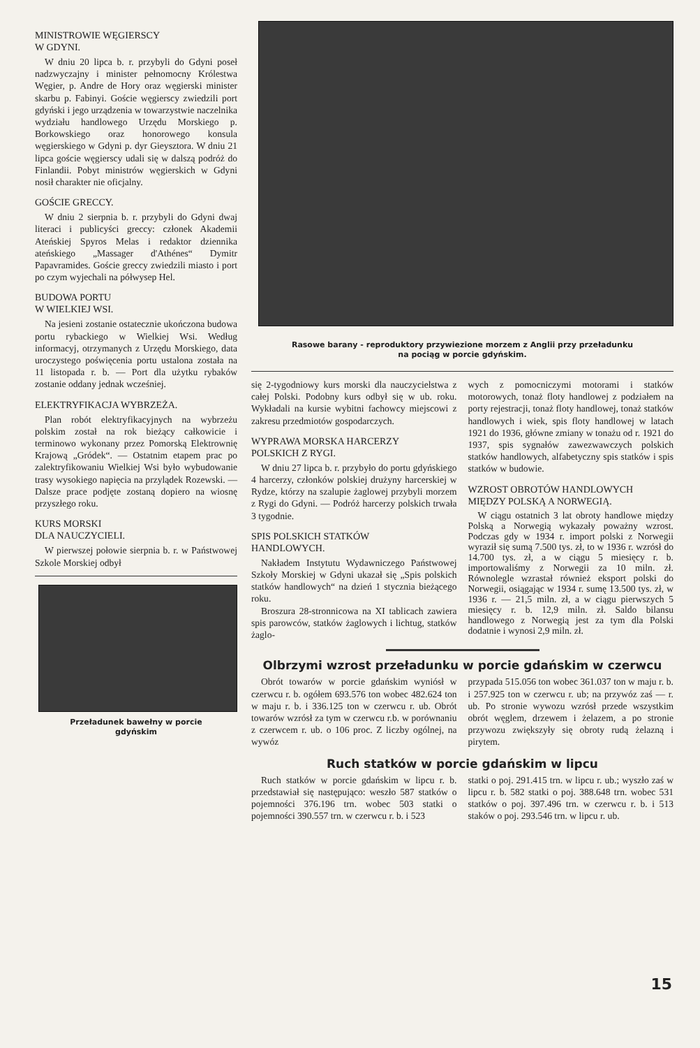MINISTROWIE WĘGIERSCY
W GDYNI.
W dniu 20 lipca b. r. przybyli do Gdyni poseł nadzwyczajny i minister pełnomocny Królestwa Węgier, p. Andre de Hory oraz węgierski minister skarbu p. Fabinyi. Goście węgierscy zwiedzili port gdyński i jego urządzenia w towarzystwie naczelnika wydziału handlowego Urzędu Morskiego p. Borkowskiego oraz honorowego konsula węgierskiego w Gdyni p. dyr Gieysztora. W dniu 21 lipca goście węgierscy udali się w dalszą podróż do Finlandii. Pobyt ministrów węgierskich w Gdyni nosił charakter nie oficjalny.
GOŚCIE GRECCY.
W dniu 2 sierpnia b. r. przybyli do Gdyni dwaj literaci i publicyści greccy: członek Akademii Ateńskiej Spyros Melas i redaktor dziennika ateńskiego „Massager d'Athénes“ Dymitr Papavramides. Goście greccy zwiedzili miasto i port po czym wyjechali na półwysep Hel.
BUDOWA PORTU
W WIELKIEJ WSI.
Na jesieni zostanie ostatecznie ukończona budowa portu rybackiego w Wielkiej Wsi. Według informacyj, otrzymanych z Urzędu Morskiego, data uroczystego poświęcenia portu ustalona została na 11 listopada r. b. — Port dla użytku rybaków zostanie oddany jednak wcześniej.
ELEKTRYFIKACJA WYBRZEŻA.
Plan robót elektryfikacyjnych na wybrzeżu polskim został na rok bieżący całkowicie i terminowo wykonany przez Pomorską Elektrownię Krajową „Gródek“. — Ostatnim etapem prac po zalektryfikowaniu Wielkiej Wsi było wybudowanie trasy wysokiego napięcia na przylądek Rozewski. — Dalsze prace podjęte zostaną dopiero na wiosnę przyszłego roku.
KURS MORSKI
DLA NAUCZYCIELI.
W pierwszej połowie sierpnia b. r. w Państwowej Szkole Morskiej odbył
Przeładunek bawełny w porcie
gdyńskim
Rasowe barany - reproduktory przywiezione morzem z Anglii przy przeładunku
na pociąg w porcie gdyńskim.
się 2-tygodniowy kurs morski dla nauczycielstwa z całej Polski. Podobny kurs odbył się w ub. roku. Wykładali na kursie wybitni fachowcy miejscowi z zakresu przedmiotów gospodarczych.
WYPRAWA MORSKA HARCERZY
POLSKICH Z RYGI.
W dniu 27 lipca b. r. przybyło do portu gdyńskiego 4 harcerzy, członków polskiej drużyny harcerskiej w Rydze, którzy na szalupie żaglowej przybyli morzem z Rygi do Gdyni. — Podróż harcerzy polskich trwała 3 tygodnie.
SPIS POLSKICH STATKÓW
HANDLOWYCH.
Nakładem Instytutu Wydawniczego Państwowej Szkoły Morskiej w Gdyni ukazał się „Spis polskich statków handlowych“ na dzień 1 stycznia bieżącego roku.
Broszura 28-stronnicowa na XI tablicach zawiera spis parowców, statków żaglowych i lichtug, statków żaglo-
wych z pomocniczymi motorami i statków motorowych, tonaż floty handlowej z podziałem na porty rejestracji, tonaż floty handlowej, tonaż statków handlowych i wiek, spis floty handlowej w latach 1921 do 1936, główne zmiany w tonażu od r. 1921 do 1937, spis sygnałów zawezwawczych polskich statków handlowych, alfabetyczny spis statków i spis statków w budowie.
WZROST OBROTÓW HANDLOWYCH
MIĘDZY POLSKĄ A NORWEGIĄ.
W ciągu ostatnich 3 lat obroty handlowe między Polską a Norwegią wykazały poważny wzrost. Podczas gdy w 1934 r. import polski z Norwegii wyraził się sumą 7.500 tys. zł, to w 1936 r. wzrósł do 14.700 tys. zł, a w ciągu 5 miesięcy r. b. importowaliśmy z Norwegii za 10 miln. zł. Równolegle wzrastał również eksport polski do Norwegii, osiągając w 1934 r. sumę 13.500 tys. zł, w 1936 r. — 21,5 miln. zł, a w ciągu pierwszych 5 miesięcy r. b. 12,9 miln. zł. Saldo bilansu handlowego z Norwegią jest za tym dla Polski dodatnie i wynosi 2,9 miln. zł.
Olbrzymi wzrost przeładunku w porcie gdańskim w czerwcu
Obrót towarów w porcie gdańskim wyniósł w czerwcu r. b. ogółem 693.576 ton wobec 482.624 ton w maju r. b. i 336.125 ton w czerwcu r. ub. Obrót towarów wzrósł za tym w czerwcu r.b. w porównaniu z czerwcem r. ub. o 106 proc. Z liczby ogólnej, na wywóz
przypada 515.056 ton wobec 361.037 ton w maju r. b. i 257.925 ton w czerwcu r. ub; na przywóz zaś — r. ub. Po stronie wywozu wzrósł przede wszystkim obrót węglem, drzewem i żelazem, a po stronie przywozu zwiększyły się obroty rudą żelazną i pirytem.
Ruch statków w porcie gdańskim w lipcu
Ruch statków w porcie gdańskim w lipcu r. b. przedstawiał się następująco: weszło 587 statków o pojemności 376.196 trn. wobec 503 statki o pojemności 390.557 trn. w czerwcu r. b. i 523
statki o poj. 291.415 trn. w lipcu r. ub.; wyszło zaś w lipcu r. b. 582 statki o poj. 388.648 trn. wobec 531 statków o poj. 397.496 trn. w czerwcu r. b. i 513 staków o poj. 293.546 trn. w lipcu r. ub.
15